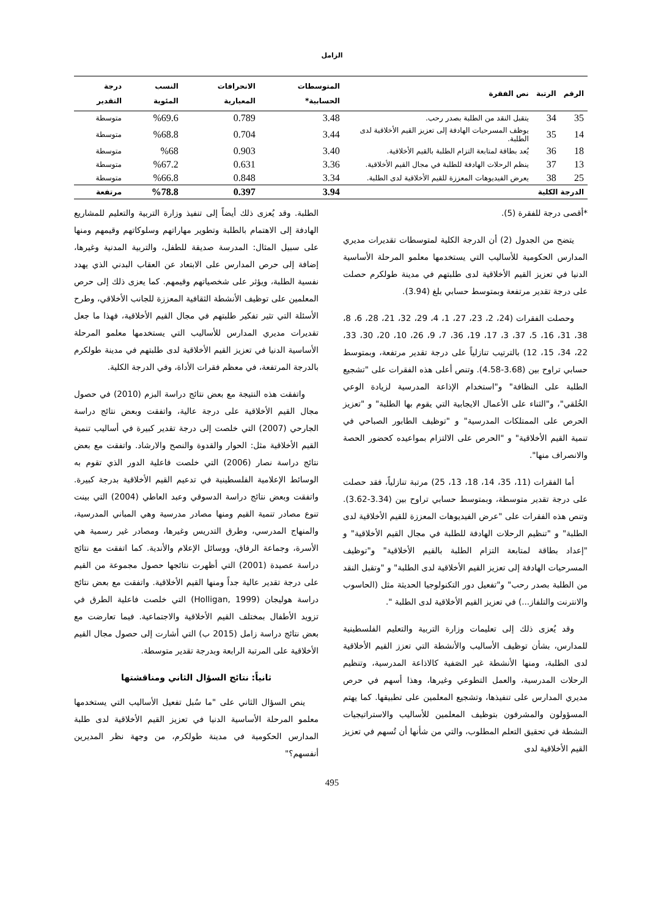الزامل
| الرقم | الرتبة | نص الفقرة | المتوسطات الحسابية* | الانحرافات المعيارية | النسب المئوية | درجة التقدير |
| --- | --- | --- | --- | --- | --- | --- |
| 35 | 34 | يتقبل النقد من الطلبة بصدر رحب. | 3.48 | 0.789 | %69.6 | متوسطة |
| 14 | 35 | يوظف المسرحيات الهادفة إلى تعزيز القيم الأخلاقية لدى الطلبة. | 3.44 | 0.704 | %68.8 | متوسطة |
| 18 | 36 | يُعد بطاقة لمتابعة التزام الطلبة بالقيم الأخلاقية. | 3.40 | 0.903 | %68 | متوسطة |
| 13 | 37 | ينظم الرحلات الهادفة للطلبة في مجال القيم الأخلاقية. | 3.36 | 0.631 | %67.2 | متوسطة |
| 25 | 38 | يعرض الفيديوهات المعززة للقيم الأخلاقية لدى الطلبة. | 3.34 | 0.848 | %66.8 | متوسطة |
| الدرجة الكلية | | | 3.94 | 0.397 | %78.8 | مرتفعة |
*أقصى درجة للفقرة (5).
يتضح من الجدول (2) أن الدرجة الكلية لمتوسطات تقديرات مديري المدارس الحكومية للأساليب التي يستخدمها معلمو المرحلة الأساسية الدنيا في تعزيز القيم الأخلاقية لدى طلبتهم في مدينة طولكرم حصلت على درجة تقدير مرتفعة وبمتوسط حسابي بلغ (3.94).
وحصلت الفقرات (24، 2، 23، 27، 1، 4، 29، 32، 21، 28، 6، 8، 38، 31، 16، 5، 37، 3، 17، 19، 36، 7، 9، 26، 10، 20، 30، 33، 22، 34، 15، 12) بالترتيب تنازلياً على درجة تقدير مرتفعة، وبمتوسط حسابي تراوح بين (3.68-4.58). وتنص أعلى هذه الفقرات على "تشجيع الطلبة على النظافة" و"استخدام الإذاعة المدرسية لزيادة الوعي الخُلقي"، و"الثناء على الأعمال الايجابية التي يقوم بها الطلبة" و "تعزيز الحرص على الممتلكات المدرسية" و "توظيف الطابور الصباحي في تنمية القيم الأخلاقية" و "الحرص على الالتزام بمواعيده كحضور الحصة والانصراف منها".
أما الفقرات (11، 35، 14، 18، 13، 25) مرتبة تنازلياً، فقد حصلت على درجة تقدير متوسطة، وبمتوسط حسابي تراوح بين (3.34-3.62). وتنص هذه الفقرات على "عرض الفيديوهات المعززة للقيم الأخلاقية لدى الطلبة" و "تنظيم الرحلات الهادفة للطلبة في مجال القيم الأخلاقية" و "إعداد بطاقة لمتابعة التزام الطلبة بالقيم الأخلاقية" و"توظيف المسرحيات الهادفة إلى تعزيز القيم الأخلاقية لدى الطلبة" و "وتقبل النقد من الطلبة بصدر رحب" و"تفعيل دور التكنولوجيا الحديثة مثل (الحاسوب والانترنت والتلفاز...) في تعزيز القيم الأخلاقية لدى الطلبة ".
وقد يُعزى ذلك إلى تعليمات وزارة التربية والتعليم الفلسطينية للمدارس، بشأن توظيف الأساليب والأنشطة التي تعزز القيم الأخلاقية لدى الطلبة، ومنها الأنشطة غير الصَفية كالاذاعة المدرسية، وتنظيم الرحلات المدرسية، والعمل التطوعي وغيرها، وهذا أسهم في حرص مديري المدارس على تنفيذها، وتشجيع المعلمين على تطبيقها. كما يهتم المسؤولون والمشرفون بتوظيف المعلمين للأساليب والاستراتيجيات النشطة في تحقيق التعلم المطلوب، والتي من شأنها أن تُسهم في تعزيز القيم الأخلاقية لدى
الطلبة. وقد يُعزى ذلك أيضاً إلى تنفيذ وزارة التربية والتعليم للمشاريع الهادفة إلى الاهتمام بالطلبة وتطوير مهاراتهم وسلوكاتهم وقيمهم ومنها على سبيل المثال: المدرسة صديقة للطفل، والتربية المدنية وغيرها، إضافة إلى حرص المدارس على الابتعاد عن العقاب البدني الذي يهدد نفسية الطلبة، ويؤثر على شخصياتهم وقيمهم. كما يعزى ذلك إلى حرص المعلمين على توظيف الأنشطة الثقافية المعززة للجانب الأخلاقي، وطرح الأسئلة التي تثير تفكير طلبتهم في مجال القيم الأخلاقية، فهذا ما جعل تقديرات مديري المدارس للأساليب التي يستخدمها معلمو المرحلة الأساسية الدنيا في تعزيز القيم الأخلاقية لدى طلبتهم في مدينة طولكرم بالدرجة المرتفعة، في معظم فقرات الأداة، وفي الدرجة الكلية.
واتفقت هذه النتيجة مع بعض نتائج دراسة البزم (2010) في حصول مجال القيم الأخلاقية على درجة عالية، واتفقت وبعض نتائج دراسة الجارحي (2007) التي خلصت إلى درجة تقدير كبيرة في أساليب تنمية القيم الأخلاقية مثل: الحوار والقدوة والنصح والارشاد. واتفقت مع بعض نتائج دراسة نصار (2006) التي خلصت فاعلية الدور الذي تقوم به الوسائط الإعلامية الفلسطينية في تدعيم القيم الأخلاقية بدرجة كبيرة. واتفقت وبعض نتائج دراسة الدسوقي وعبد العاطي (2004) التي بينت تنوع مصادر تنمية القيم ومنها مصادر مدرسية وهي المباني المدرسية، والمنهاج المدرسي، وطرق التدريس وغيرها، ومصادر غير رسمية هي الأسرة، وجماعة الرفاق، ووسائل الإعلام والأندية. كما اتفقت مع نتائج دراسة عصيدة (2001) التي أظهرت نتائجها حصول مجموعة من القيم على درجة تقدير عالية جداً ومنها القيم الأخلاقية. واتفقت مع بعض نتائج دراسة هوليجان (Holligan, 1999) التي خلصت فاعلية الطرق في تزويد الأطفال بمختلف القيم الأخلاقية والاجتماعية. فيما تعارضت مع بعض نتائج دراسة زامل (2015 ب) التي أشارت إلى حصول مجال القيم الأخلاقية على المرتبة الرابعة وبدرجة تقدير متوسطة.
ثانياً: نتائج السؤال الثاني ومناقشتها
ينص السؤال الثاني على "ما سُبل تفعيل الأساليب التي يستخدمها معلمو المرحلة الأساسية الدنيا في تعزيز القيم الأخلاقية لدى طلبة المدارس الحكومية في مدينة طولكرم، من وجهة نظر المديرين أنفسهم؟"
495